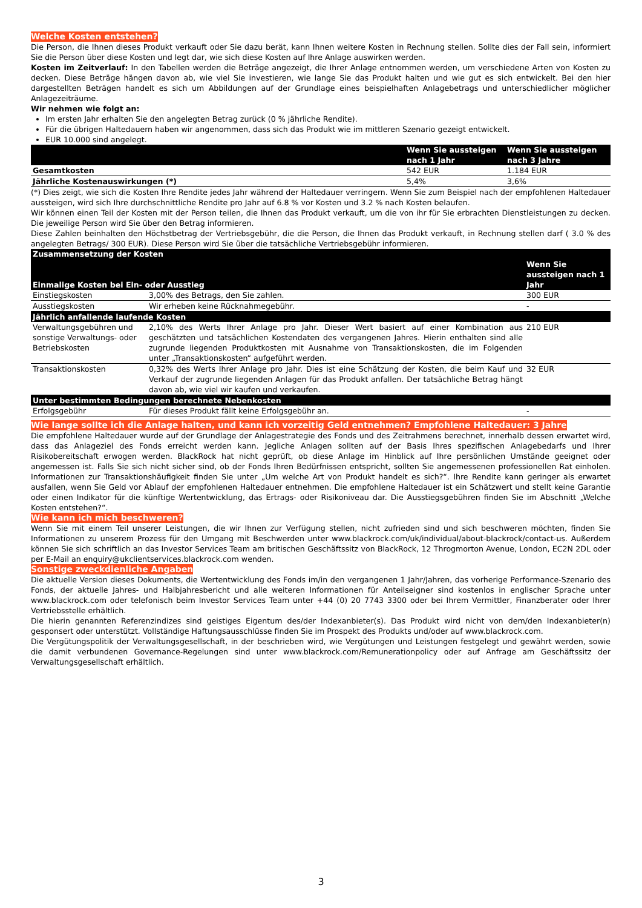Welche Kosten entstehen?
Die Person, die Ihnen dieses Produkt verkauft oder Sie dazu berät, kann Ihnen weitere Kosten in Rechnung stellen. Sollte dies der Fall sein, informiert Sie die Person über diese Kosten und legt dar, wie sich diese Kosten auf Ihre Anlage auswirken werden.
Kosten im Zeitverlauf: In den Tabellen werden die Beträge angezeigt, die Ihrer Anlage entnommen werden, um verschiedene Arten von Kosten zu decken. Diese Beträge hängen davon ab, wie viel Sie investieren, wie lange Sie das Produkt halten und wie gut es sich entwickelt. Bei den hier dargestellten Beträgen handelt es sich um Abbildungen auf der Grundlage eines beispielhaften Anlagebetrags und unterschiedlicher möglicher Anlagezeiträume.
Wir nehmen wie folgt an:
Im ersten Jahr erhalten Sie den angelegten Betrag zurück (0 % jährliche Rendite).
Für die übrigen Haltedauern haben wir angenommen, dass sich das Produkt wie im mittleren Szenario gezeigt entwickelt.
EUR 10.000 sind angelegt.
| | Wenn Sie aussteigen nach 1 Jahr | Wenn Sie aussteigen nach 3 Jahre |
| --- | --- | --- |
| Gesamtkosten | 542 EUR | 1.184 EUR |
| Jährliche Kostenauswirkungen (*) | 5,4% | 3,6% |
(*) Dies zeigt, wie sich die Kosten Ihre Rendite jedes Jahr während der Haltedauer verringern. Wenn Sie zum Beispiel nach der empfohlenen Haltedauer aussteigen, wird sich Ihre durchschnittliche Rendite pro Jahr auf 6.8 % vor Kosten und 3.2 % nach Kosten belaufen.
Wir können einen Teil der Kosten mit der Person teilen, die Ihnen das Produkt verkauft, um die von ihr für Sie erbrachten Dienstleistungen zu decken. Die jeweilige Person wird Sie über den Betrag informieren.
Diese Zahlen beinhalten den Höchstbetrag der Vertriebsgebühr, die die Person, die Ihnen das Produkt verkauft, in Rechnung stellen darf ( 3.0 % des angelegten Betrags/ 300 EUR). Diese Person wird Sie über die tatsächliche Vertriebsgebühr informieren.
| Zusammensetzung der Kosten | | |
| --- | --- | --- |
| Einmalige Kosten bei Ein- oder Ausstieg | | Wenn Sie aussteigen nach 1 Jahr |
| Einstiegskosten | 3,00% des Betrags, den Sie zahlen. | 300 EUR |
| Ausstiegskosten | Wir erheben keine Rücknahmegebühr. | - |
| Jährlich anfallende laufende Kosten | | |
| Verwaltungsgebühren und sonstige Verwaltungs- oder Betriebskosten | 2,10% des Werts Ihrer Anlage pro Jahr. Dieser Wert basiert auf einer Kombination aus geschätzten und tatsächlichen Kostendaten des vergangenen Jahres. Hierin enthalten sind alle zugrunde liegenden Produktkosten mit Ausnahme von Transaktionskosten, die im Folgenden unter „Transaktionskosten“ aufgeführt werden. | 210 EUR |
| Transaktionskosten | 0,32% des Werts Ihrer Anlage pro Jahr. Dies ist eine Schätzung der Kosten, die beim Kauf und Verkauf der zugrunde liegenden Anlagen für das Produkt anfallen. Der tatsächliche Betrag hängt davon ab, wie viel wir kaufen und verkaufen. | 32 EUR |
| Unter bestimmten Bedingungen berechnete Nebenkosten | | |
| Erfolgsgebühr | Für dieses Produkt fällt keine Erfolgsgebühr an. | - |
Wie lange sollte ich die Anlage halten, und kann ich vorzeitig Geld entnehmen? Empfohlene Haltedauer: 3 Jahre
Die empfohlene Haltedauer wurde auf der Grundlage der Anlagestrategie des Fonds und des Zeitrahmens berechnet, innerhalb dessen erwartet wird, dass das Anlageziel des Fonds erreicht werden kann. Jegliche Anlagen sollten auf der Basis Ihres spezifischen Anlagebedarfs und Ihrer Risikobereitschaft erwogen werden. BlackRock hat nicht geprüft, ob diese Anlage im Hinblick auf Ihre persönlichen Umstände geeignet oder angemessen ist. Falls Sie sich nicht sicher sind, ob der Fonds Ihren Bedürfnissen entspricht, sollten Sie angemessenen professionellen Rat einholen. Informationen zur Transaktionshäufigkeit finden Sie unter „Um welche Art von Produkt handelt es sich?“. Ihre Rendite kann geringer als erwartet ausfallen, wenn Sie Geld vor Ablauf der empfohlenen Haltedauer entnehmen. Die empfohlene Haltedauer ist ein Schätzwert und stellt keine Garantie oder einen Indikator für die künftige Wertentwicklung, das Ertrags- oder Risikoniveau dar. Die Ausstiegsgebühren finden Sie im Abschnitt „Welche Kosten entstehen?“.
Wie kann ich mich beschweren?
Wenn Sie mit einem Teil unserer Leistungen, die wir Ihnen zur Verfügung stellen, nicht zufrieden sind und sich beschweren möchten, finden Sie Informationen zu unserem Prozess für den Umgang mit Beschwerden unter www.blackrock.com/uk/individual/about-blackrock/contact-us. Außerdem können Sie sich schriftlich an das Investor Services Team am britischen Geschäftssitz von BlackRock, 12 Throgmorton Avenue, London, EC2N 2DL oder per E-Mail an enquiry@ukclientservices.blackrock.com wenden.
Sonstige zweckdienliche Angaben
Die aktuelle Version dieses Dokuments, die Wertentwicklung des Fonds im/in den vergangenen 1 Jahr/Jahren, das vorherige Performance-Szenario des Fonds, der aktuelle Jahres- und Halbjahresbericht und alle weiteren Informationen für Anteilseigner sind kostenlos in englischer Sprache unter www.blackrock.com oder telefonisch beim Investor Services Team unter +44 (0) 20 7743 3300 oder bei Ihrem Vermittler, Finanzberater oder Ihrer Vertriebsstelle erhältlich.
Die hierin genannten Referenzindizes sind geistiges Eigentum des/der Indexanbieter(s). Das Produkt wird nicht von dem/den Indexanbieter(n) gesponsert oder unterstützt. Vollständige Haftungsausschlüsse finden Sie im Prospekt des Produkts und/oder auf www.blackrock.com.
Die Vergütungspolitik der Verwaltungsgesellschaft, in der beschrieben wird, wie Vergütungen und Leistungen festgelegt und gewährt werden, sowie die damit verbundenen Governance-Regelungen sind unter www.blackrock.com/Remunerationpolicy oder auf Anfrage am Geschäftssitz der Verwaltungsgesellschaft erhältlich.
3